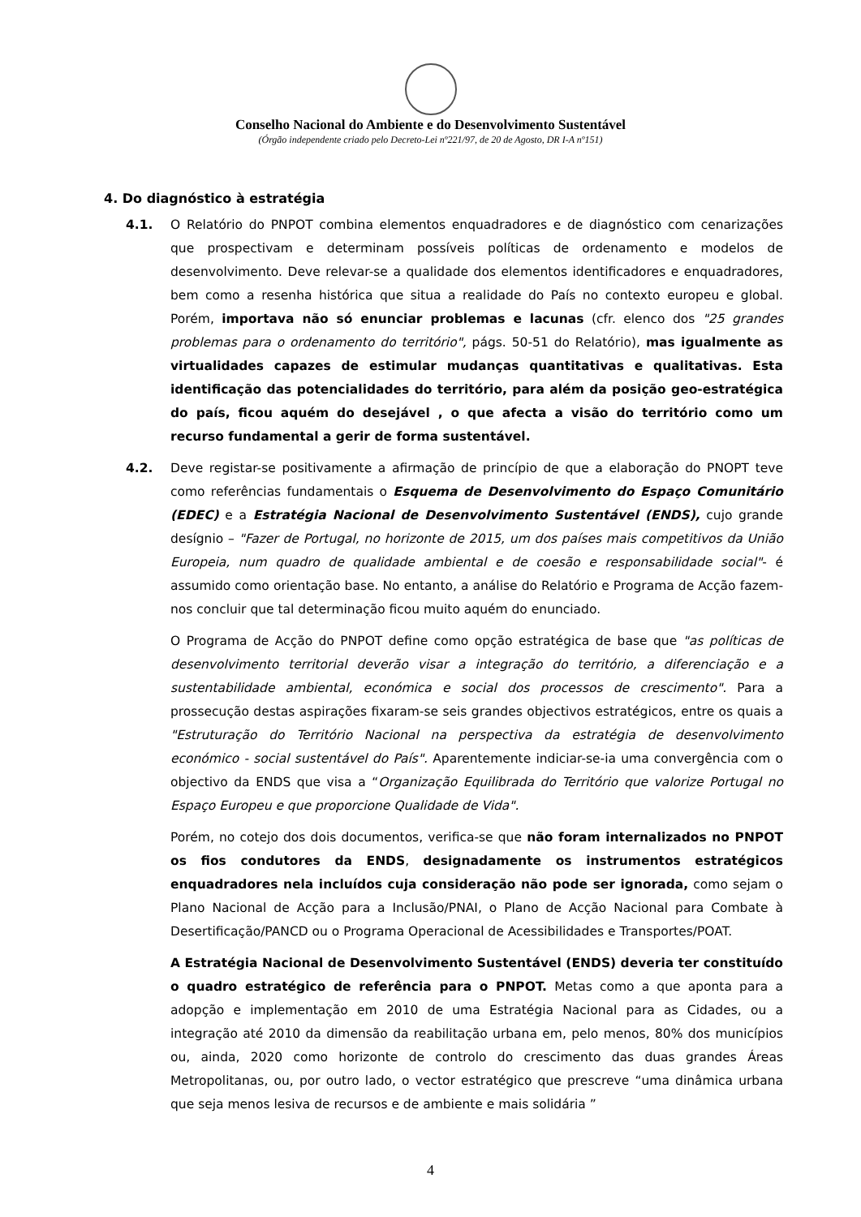Conselho Nacional do Ambiente e do Desenvolvimento Sustentável
(Órgão independente criado pelo Decreto-Lei nº221/97, de 20 de Agosto, DR I-A nº151)
4. Do diagnóstico à estratégia
4.1. O Relatório do PNPOT combina elementos enquadradores e de diagnóstico com cenarizações que prospectivam e determinam possíveis políticas de ordenamento e modelos de desenvolvimento. Deve relevar-se a qualidade dos elementos identificadores e enquadradores, bem como a resenha histórica que situa a realidade do País no contexto europeu e global. Porém, importava não só enunciar problemas e lacunas (cfr. elenco dos "25 grandes problemas para o ordenamento do território", págs. 50-51 do Relatório), mas igualmente as virtualidades capazes de estimular mudanças quantitativas e qualitativas. Esta identificação das potencialidades do território, para além da posição geo-estratégica do país, ficou aquém do desejável , o que afecta a visão do território como um recurso fundamental a gerir de forma sustentável.
4.2. Deve registar-se positivamente a afirmação de princípio de que a elaboração do PNOPT teve como referências fundamentais o Esquema de Desenvolvimento do Espaço Comunitário (EDEC) e a Estratégia Nacional de Desenvolvimento Sustentável (ENDS), cujo grande desígnio – "Fazer de Portugal, no horizonte de 2015, um dos países mais competitivos da União Europeia, num quadro de qualidade ambiental e de coesão e responsabilidade social"- é assumido como orientação base. No entanto, a análise do Relatório e Programa de Acção fazem-nos concluir que tal determinação ficou muito aquém do enunciado.
O Programa de Acção do PNPOT define como opção estratégica de base que "as políticas de desenvolvimento territorial deverão visar a integração do território, a diferenciação e a sustentabilidade ambiental, económica e social dos processos de crescimento". Para a prossecução destas aspirações fixaram-se seis grandes objectivos estratégicos, entre os quais a "Estruturação do Território Nacional na perspectiva da estratégia de desenvolvimento económico - social sustentável do País". Aparentemente indiciar-se-ia uma convergência com o objectivo da ENDS que visa a “Organização Equilibrada do Território que valorize Portugal no Espaço Europeu e que proporcione Qualidade de Vida".
Porém, no cotejo dos dois documentos, verifica-se que não foram internalizados no PNPOT os fios condutores da ENDS, designadamente os instrumentos estratégicos enquadradores nela incluídos cuja consideração não pode ser ignorada, como sejam o Plano Nacional de Acção para a Inclusão/PNAI, o Plano de Acção Nacional para Combate à Desertificação/PANCD ou o Programa Operacional de Acessibilidades e Transportes/POAT.
A Estratégia Nacional de Desenvolvimento Sustentável (ENDS) deveria ter constituído o quadro estratégico de referência para o PNPOT. Metas como a que aponta para a adopção e implementação em 2010 de uma Estratégia Nacional para as Cidades, ou a integração até 2010 da dimensão da reabilitação urbana em, pelo menos, 80% dos municípios ou, ainda, 2020 como horizonte de controlo do crescimento das duas grandes Áreas Metropolitanas, ou, por outro lado, o vector estratégico que prescreve “uma dinâmica urbana que seja menos lesiva de recursos e de ambiente e mais solidária ”
4